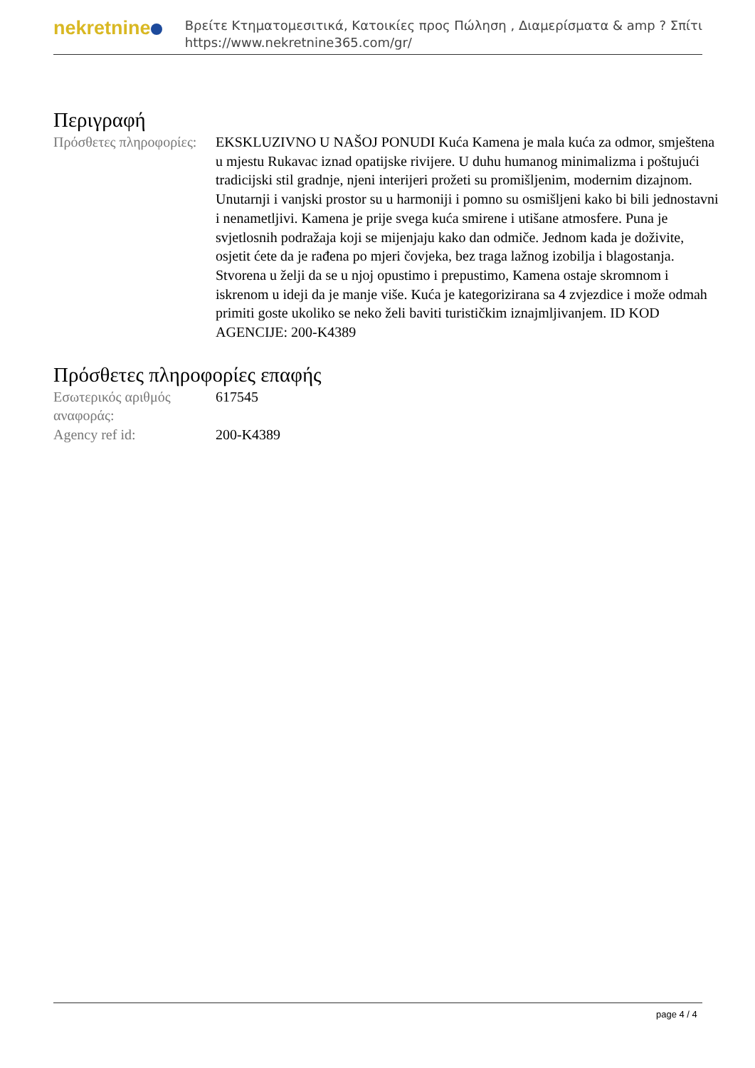nekretnine
Βρείτε Κτηματομεσιτικά, Κατοικίες προς Πώληση , Διαμερίσματα & amp ? Σπίτι
https://www.nekretnine365.com/gr/
Περιγραφή
| Πρόσθετες πληροφορίες: | EKSKLUZIVNO U NAŠOJ PONUDI Kuća Kamena je mala kuća za odmor, smještena u mjestu Rukavac iznad opatijske rivijere. U duhu humanog minimalizma i poštujući tradicijski stil gradnje, njeni interijeri prožeti su promišljenim, modernim dizajnom. Unutarnji i vanjski prostor su u harmoniji i pomno su osmišljeni kako bi bili jednostavni i nenametljivi. Kamena je prije svega kuća smirene i utišane atmosfere. Puna je svjetlosnih podražaja koji se mijenjaju kako dan odmiče. Jednom kada je doživite, osjetit ćete da je rađena po mjeri čovjeka, bez traga lažnog izobilja i blagostanja. Stvorena u želji da se u njoj opustimo i prepustimo, Kamena ostaje skromnom i iskrenom u ideji da je manje više. Kuća je kategorizirana sa 4 zvjezdice i može odmah primiti goste ukoliko se neko želi baviti turističkim iznajmljivanjem. ID KOD AGENCIJE: 200-K4389 |
Πρόσθετες πληροφορίες επαφής
| Εσωτερικός αριθμός αναφοράς: | 617545 |
| Agency ref id: | 200-K4389 |
page 4 / 4